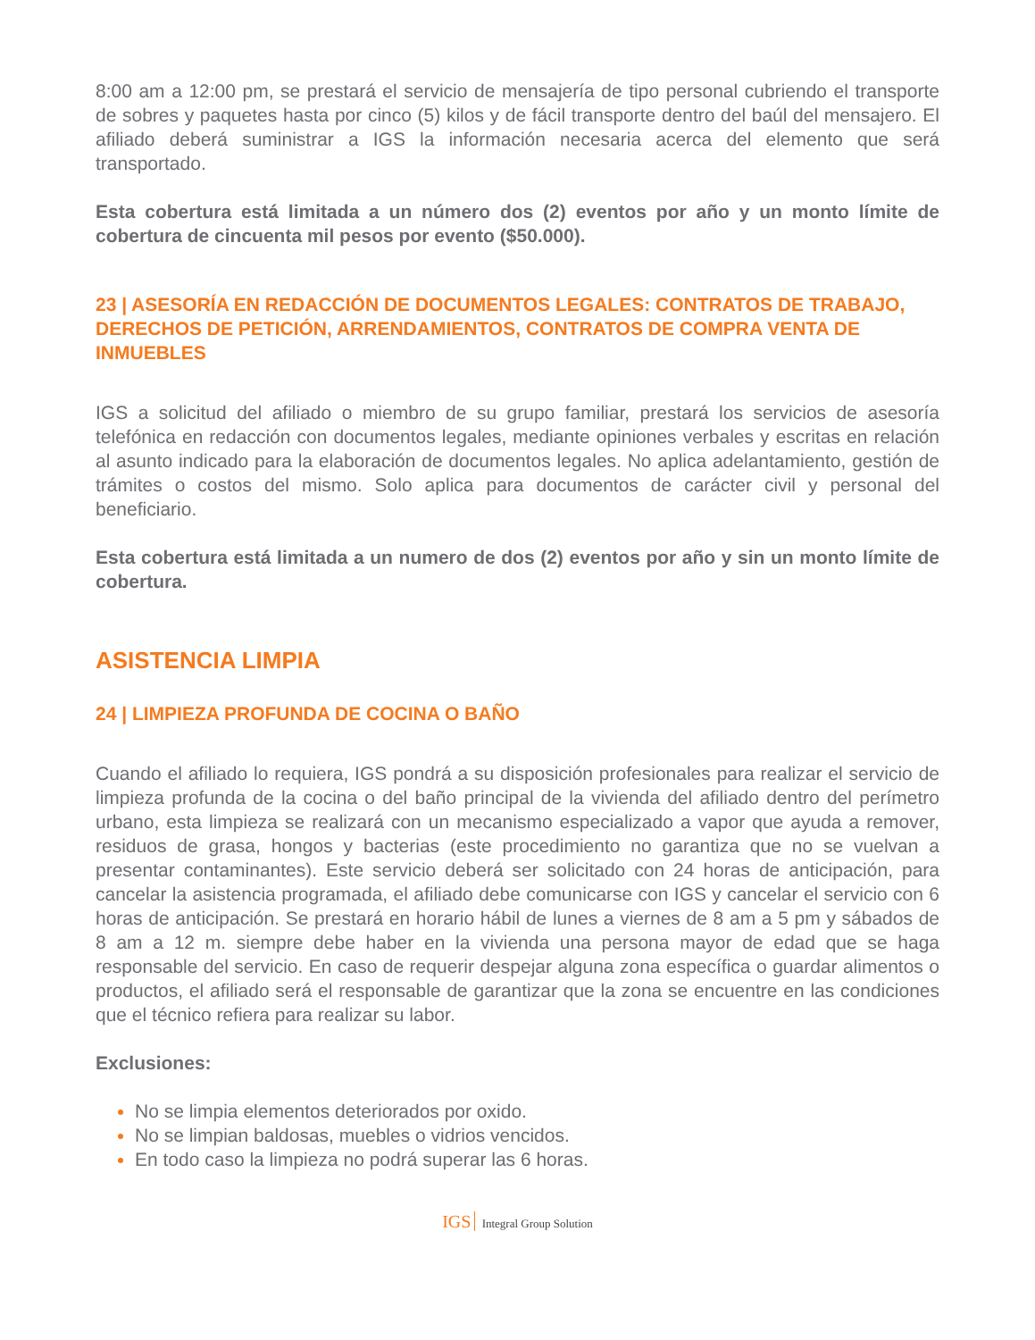8:00 am a 12:00 pm, se prestará el servicio de mensajería de tipo personal cubriendo el transporte de sobres y paquetes hasta por cinco (5) kilos y de fácil transporte dentro del baúl del mensajero. El afiliado deberá suministrar a IGS la información necesaria acerca del elemento que será transportado.
Esta cobertura está limitada a un número dos (2) eventos por año y un monto límite de cobertura de cincuenta mil pesos por evento ($50.000).
23 | ASESORÍA EN REDACCIÓN DE DOCUMENTOS LEGALES: CONTRATOS DE TRABAJO, DERECHOS DE PETICIÓN, ARRENDAMIENTOS, CONTRATOS DE COMPRA VENTA DE INMUEBLES
IGS a solicitud del afiliado o miembro de su grupo familiar, prestará los servicios de asesoría telefónica en redacción con documentos legales, mediante opiniones verbales y escritas en relación al asunto indicado para la elaboración de documentos legales. No aplica adelantamiento, gestión de trámites o costos del mismo. Solo aplica para documentos de carácter civil y personal del beneficiario.
Esta cobertura está limitada a un numero de dos (2) eventos por año y sin un monto límite de cobertura.
ASISTENCIA LIMPIA
24 | LIMPIEZA PROFUNDA DE COCINA O BAÑO
Cuando el afiliado lo requiera, IGS pondrá a su disposición profesionales para realizar el servicio de limpieza profunda de la cocina o del baño principal de la vivienda del afiliado dentro del perímetro urbano, esta limpieza se realizará con un mecanismo especializado a vapor que ayuda a remover, residuos de grasa, hongos y bacterias (este procedimiento no garantiza que no se vuelvan a presentar contaminantes). Este servicio deberá ser solicitado con 24 horas de anticipación, para cancelar la asistencia programada, el afiliado debe comunicarse con IGS y cancelar el servicio con 6 horas de anticipación. Se prestará en horario hábil de lunes a viernes de 8 am a 5 pm y sábados de 8 am a 12 m. siempre debe haber en la vivienda una persona mayor de edad que se haga responsable del servicio. En caso de requerir despejar alguna zona específica o guardar alimentos o productos, el afiliado será el responsable de garantizar que la zona se encuentre en las condiciones que el técnico refiera para realizar su labor.
Exclusiones:
No se limpia elementos deteriorados por oxido.
No se limpian baldosas, muebles o vidrios vencidos.
En todo caso la limpieza no podrá superar las 6 horas.
IGS Integral Group Solution